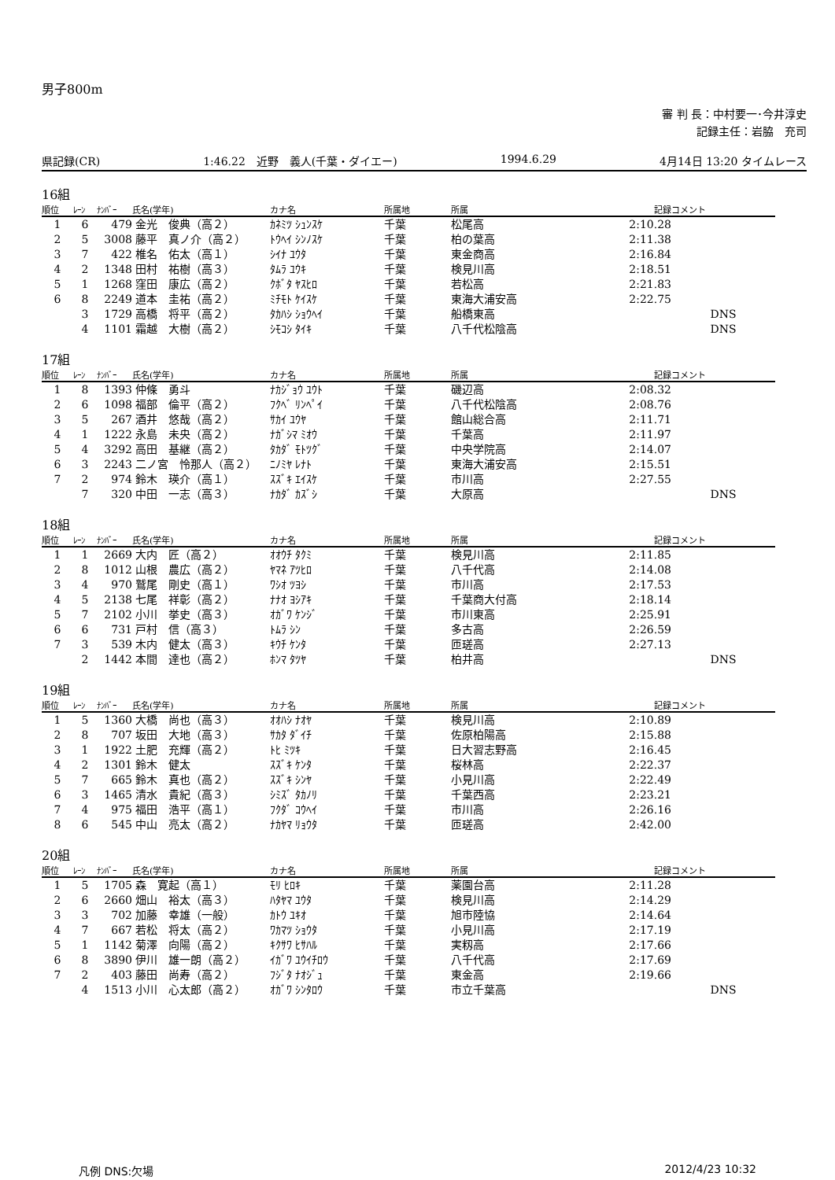男子800m
審 判 長：中村要一･今井淳史
記録主任：岩脇　充司
県記録(CR) 1:46.22　近野　義人(千葉・ダイエー) 1994.6.29 4月14日 13:20 タイムレース
16組
| 順位 | ﾚｰﾝ | ﾅﾝﾊﾞｰ | 氏名(学年) | カナ名 | 所属地 | 所属 | 記録 | コメント |
| --- | --- | --- | --- | --- | --- | --- | --- | --- |
| 1 | 6 | 479 | 金光 俊典（高２） | ｶﾈﾐﾂ ｼｭﾝｽｹ | 千葉 | 松尾高 | 2:10.28 | |
| 2 | 5 | 3008 | 藤平 真ノ介（高２） | ﾄｳﾍｲ ｼﾝﾉｽｹ | 千葉 | 柏の葉高 | 2:11.38 | |
| 3 | 7 | 422 | 椎名 佑太（高１） | ｼｲﾅ ﾕｳﾀ | 千葉 | 東金商高 | 2:16.84 | |
| 4 | 2 | 1348 | 田村 祐樹（高３） | ﾀﾑﾗ ﾕｳｷ | 千葉 | 検見川高 | 2:18.51 | |
| 5 | 1 | 1268 | 窪田 康広（高２） | ｸﾎﾞﾀ ﾔｽﾋﾛ | 千葉 | 若松高 | 2:21.83 | |
| 6 | 8 | 2249 | 道本 圭祐（高２） | ﾐﾁﾓﾄ ｹｲｽｹ | 千葉 | 東海大浦安高 | 2:22.75 | |
| | 3 | 1729 | 高橋 将平（高２） | ﾀｶﾊｼ ｼｮｳﾍｲ | 千葉 | 船橋東高 | | DNS |
| | 4 | 1101 | 霜越 大樹（高２） | ｼﾓｺｼ ﾀｲｷ | 千葉 | 八千代松陰高 | | DNS |
17組
| 順位 | ﾚｰﾝ | ﾅﾝﾊﾞｰ | 氏名(学年) | カナ名 | 所属地 | 所属 | 記録 | コメント |
| --- | --- | --- | --- | --- | --- | --- | --- | --- |
| 1 | 8 | 1393 | 仲條 勇斗 | ﾅｶｼﾞｮｳ ﾕｳﾄ | 千葉 | 磯辺高 | 2:08.32 | |
| 2 | 6 | 1098 | 福部 倫平（高２） | ﾌｸﾍﾞ ﾘﾝﾍﾟｲ | 千葉 | 八千代松陰高 | 2:08.76 | |
| 3 | 5 | 267 | 酒井 悠哉（高２） | ｻｶｲ ﾕｳﾔ | 千葉 | 館山総合高 | 2:11.71 | |
| 4 | 1 | 1222 | 永島 未央（高２） | ﾅｶﾞｼﾏ ﾐｵｳ | 千葉 | 千葉高 | 2:11.97 | |
| 5 | 4 | 3292 | 高田 基継（高２） | ﾀｶﾀﾞ ﾓﾄﾂｸﾞ | 千葉 | 中央学院高 | 2:14.07 | |
| 6 | 3 | 2243 | 二ノ宮 怜那人（高２） | ﾆﾉﾐﾔ ﾚﾅﾄ | 千葉 | 東海大浦安高 | 2:15.51 | |
| 7 | 2 | 974 | 鈴木 瑛介（高１） | ｽｽﾞｷ ｴｲｽｹ | 千葉 | 市川高 | 2:27.55 | |
| | 7 | 320 | 中田 一志（高３） | ﾅｶﾀﾞ ｶｽﾞｼ | 千葉 | 大原高 | | DNS |
18組
| 順位 | ﾚｰﾝ | ﾅﾝﾊﾞｰ | 氏名(学年) | カナ名 | 所属地 | 所属 | 記録 | コメント |
| --- | --- | --- | --- | --- | --- | --- | --- | --- |
| 1 | 1 | 2669 | 大内 匠（高２） | ｵｵｳﾁ ﾀｸﾐ | 千葉 | 検見川高 | 2:11.85 | |
| 2 | 8 | 1012 | 山根 農広（高２） | ﾔﾏﾈ ｱﾂﾋﾛ | 千葉 | 八千代高 | 2:14.08 | |
| 3 | 4 | 970 | 鷲尾 剛史（高１） | ﾜｼｵ ﾂﾖｼ | 千葉 | 市川高 | 2:17.53 | |
| 4 | 5 | 2138 | 七尾 祥彰（高２） | ﾅﾅｵ ﾖｼｱｷ | 千葉 | 千葉商大付高 | 2:18.14 | |
| 5 | 7 | 2102 | 小川 挙史（高３） | ｵｶﾞﾜ ｹﾝｼﾞ | 千葉 | 市川東高 | 2:25.91 | |
| 6 | 6 | 731 | 戸村 信（高３） | ﾄﾑﾗ ｼﾝ | 千葉 | 多古高 | 2:26.59 | |
| 7 | 3 | 539 | 木内 健太（高３） | ｷｳﾁ ｹﾝﾀ | 千葉 | 匝瑳高 | 2:27.13 | |
| | 2 | 1442 | 本間 達也（高２） | ﾎﾝﾏ ﾀﾂﾔ | 千葉 | 柏井高 | | DNS |
19組
| 順位 | ﾚｰﾝ | ﾅﾝﾊﾞｰ | 氏名(学年) | カナ名 | 所属地 | 所属 | 記録 | コメント |
| --- | --- | --- | --- | --- | --- | --- | --- | --- |
| 1 | 5 | 1360 | 大橋 尚也（高３） | ｵｵﾊｼ ﾅｵﾔ | 千葉 | 検見川高 | 2:10.89 | |
| 2 | 8 | 707 | 坂田 大地（高３） | ｻｶﾀ ﾀﾞｲﾁ | 千葉 | 佐原柏陽高 | 2:15.88 | |
| 3 | 1 | 1922 | 土肥 充輝（高２） | ﾄﾋ ﾐﾂｷ | 千葉 | 日大習志野高 | 2:16.45 | |
| 4 | 2 | 1301 | 鈴木 健太 | ｽｽﾞｷ ｹﾝﾀ | 千葉 | 桜林高 | 2:22.37 | |
| 5 | 7 | 665 | 鈴木 真也（高２） | ｽｽﾞｷ ｼﾝﾔ | 千葉 | 小見川高 | 2:22.49 | |
| 6 | 3 | 1465 | 清水 貴紀（高３） | ｼﾐｽﾞ ﾀｶﾉﾘ | 千葉 | 千葉西高 | 2:23.21 | |
| 7 | 4 | 975 | 福田 浩平（高１） | ﾌｸﾀﾞ ｺｳﾍｲ | 千葉 | 市川高 | 2:26.16 | |
| 8 | 6 | 545 | 中山 亮太（高２） | ﾅｶﾔﾏ ﾘｮｳﾀ | 千葉 | 匝瑳高 | 2:42.00 | |
20組
| 順位 | ﾚｰﾝ | ﾅﾝﾊﾞｰ | 氏名(学年) | カナ名 | 所属地 | 所属 | 記録 | コメント |
| --- | --- | --- | --- | --- | --- | --- | --- | --- |
| 1 | 5 | 1705 | 森 寛起（高１） | ﾓﾘ ﾋﾛｷ | 千葉 | 薬園台高 | 2:11.28 | |
| 2 | 6 | 2660 | 畑山 裕太（高３） | ﾊﾀﾔﾏ ﾕｳﾀ | 千葉 | 検見川高 | 2:14.29 | |
| 3 | 3 | 702 | 加藤 幸雄（一般） | ｶﾄｳ ﾕｷｵ | 千葉 | 旭市陸協 | 2:14.64 | |
| 4 | 7 | 667 | 若松 将太（高２） | ﾜｶﾏﾂ ｼｮｳﾀ | 千葉 | 小見川高 | 2:17.19 | |
| 5 | 1 | 1142 | 菊澤 向陽（高２） | ｷｸｻﾜ ﾋｻﾊﾙ | 千葉 | 実籾高 | 2:17.66 | |
| 6 | 8 | 3890 | 伊川 雄一朗（高２） | ｲｶﾞﾜ ﾕｳｲﾁﾛｳ | 千葉 | 八千代高 | 2:17.69 | |
| 7 | 2 | 403 | 藤田 尚寿（高２） | ﾌｼﾞﾀ ﾅｵｼﾞｭ | 千葉 | 東金高 | 2:19.66 | |
| | 4 | 1513 | 小川 心太郎（高２） | ｵｶﾞﾜ ｼﾝﾀﾛｳ | 千葉 | 市立千葉高 | | DNS |
凡例 DNS:欠場 2012/4/23 10:32